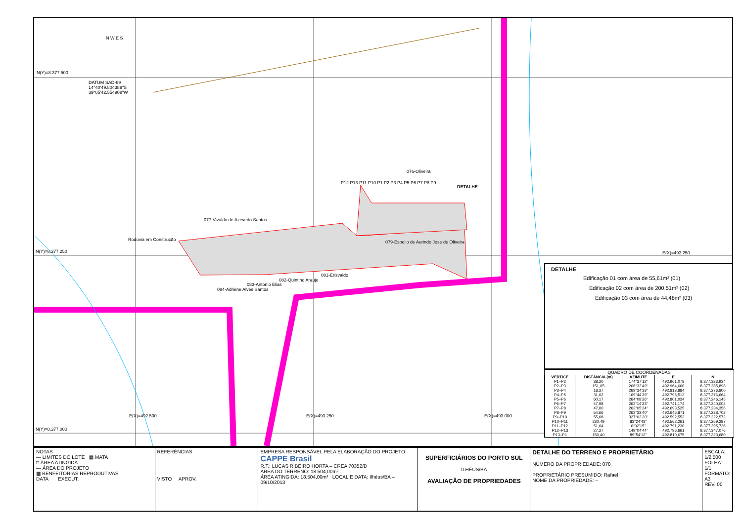N(Y)=8.377.500
DATUM SAD-69
14°40'49.804389"S
39°05'42.554908"W
N(Y)=8.377.250
N(Y)=8.377.000
076-Oliveira
DETALHE
077-Vivaldo de Azevedo Santos
Rodovia em Construção
079-Espolio de Aurindo Jose de Oliveira
081-Erisvaldo
082-Quintino Araujo
083-Antonio Elias
084-Adriene Alves Santos
P12 P13 P11 P10 P1 P2 P3 P4 P5 P6 P7 P8 P9
E(X)=492.500 E(X)=493.250 E(X)=493.000
E(X)=493.250
N W E S
DETALHE
Edificação 01 com área de 55,61m² (01)
Edificação 02 com área de 200,51m² (02)
Edificação 03 com área de 44,48m² (03)
QUADRO DE COORDENADAS
| VÉRTICE | DISTÂNCIA (m) | AZIMUTE | E | N |
| --- | --- | --- | --- | --- |
| P1–P2 | 38,20 | 174°37'12" | 492.961,078 | 8.377.323,934 |
| P2–P3 | 151,05 | 266°32'49" | 492.964,660 | 8.377.285,898 |
| P3–P4 | 18,37 | 269°34'33" | 492.813,884 | 8.377.276,800 |
| P4–P5 | 31,02 | 169°44'39" | 492.795,512 | 8.377.276,664 |
| P5–P6 | 60,17 | 264°08'26" | 492.801,034 | 8.377.246,145 |
| P6–P7 | 47,98 | 263°14'33" | 492.741,174 | 8.377.240,002 |
| P7–P8 | 47,00 | 263°05'24" | 492.693,525 | 8.377.234,356 |
| P8–P9 | 54,66 | 263°33'40" | 492.646,871 | 8.377.228,702 |
| P9–P10 | 55,68 | 327°02'20" | 492.592,553 | 8.377.222,572 |
| P10–P11 | 230,49 | 83°24'48" | 492.562,261 | 8.377.269,287 |
| P11–P12 | 51,64 | 6°02'15" | 492.791,230 | 8.377.295,726 |
| P12–P13 | 27,27 | 149°04'44" | 492.796,661 | 8.377.347,076 |
| P13–P1 | 150,40 | 89°54'12" | 492.810,675 | 8.377.323,680 |
NOTAS
— LIMITES DO LOTE ▦ MATA
□ ÁREA ATINGIDA
— ÁREA DO PROJETO
▩ BENFEITORIAS REPRODUTIVAS
DATA EXECUT.
REFERÊNCIAS
VISTO APROV.
EMPRESA RESPONSÁVEL PELA ELABORAÇÃO DO PROJETO:
CAPPE Brasil
R.T.: LUCAS RIBEIRO HORTA – CREA 70352/D
ÁREA DO TERRENO: 18.504,00m²
ÁREA ATINGIDA: 18.504,00m² LOCAL E DATA: Ilhéus/BA – 09/10/2013
SUPERFICIÁRIOS DO PORTO SUL
ILHÉUS/BA
AVALIAÇÃO DE PROPRIEDADES
DETALHE DO TERRENO E PROPRIETÁRIO
NÚMERO DA PROPRIEDADE: 078
PROPRIETÁRIO PRESUMIDO: Rafael
NOME DA PROPRIEDADE: –
ESCALA: 1/2.500
FOLHA: 1/1
FORMATO: A3
REV. 00